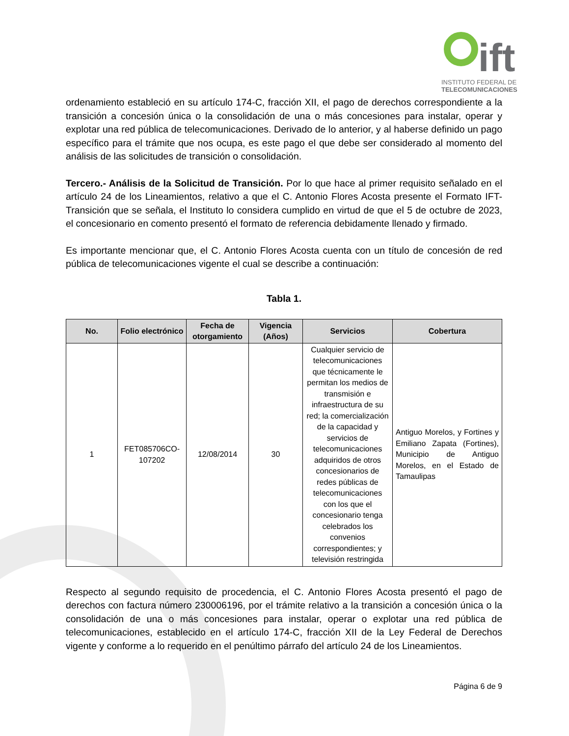ift
INSTITUTO FEDERAL DE
TELECOMUNICACIONES
ordenamiento estableció en su artículo 174-C, fracción XII, el pago de derechos correspondiente a la transición a concesión única o la consolidación de una o más concesiones para instalar, operar y explotar una red pública de telecomunicaciones. Derivado de lo anterior, y al haberse definido un pago específico para el trámite que nos ocupa, es este pago el que debe ser considerado al momento del análisis de las solicitudes de transición o consolidación.
Tercero.- Análisis de la Solicitud de Transición. Por lo que hace al primer requisito señalado en el artículo 24 de los Lineamientos, relativo a que el C. Antonio Flores Acosta presente el Formato IFT-Transición que se señala, el Instituto lo considera cumplido en virtud de que el 5 de octubre de 2023, el concesionario en comento presentó el formato de referencia debidamente llenado y firmado.
Es importante mencionar que, el C. Antonio Flores Acosta cuenta con un título de concesión de red pública de telecomunicaciones vigente el cual se describe a continuación:
Tabla 1.
| No. | Folio electrónico | Fecha de otorgamiento | Vigencia (Años) | Servicios | Cobertura |
| --- | --- | --- | --- | --- | --- |
| 1 | FET085706CO-107202 | 12/08/2014 | 30 | Cualquier servicio de telecomunicaciones que técnicamente le permitan los medios de transmisión e infraestructura de su red; la comercialización de la capacidad y servicios de telecomunicaciones adquiridos de otros concesionarios de redes públicas de telecomunicaciones con los que el concesionario tenga celebrados los convenios correspondientes; y televisión restringida | Antiguo Morelos, y Fortines y Emiliano Zapata (Fortines), Municipio de Antiguo Morelos, en el Estado de Tamaulipas |
Respecto al segundo requisito de procedencia, el C. Antonio Flores Acosta presentó el pago de derechos con factura número 230006196, por el trámite relativo a la transición a concesión única o la consolidación de una o más concesiones para instalar, operar o explotar una red pública de telecomunicaciones, establecido en el artículo 174-C, fracción XII de la Ley Federal de Derechos vigente y conforme a lo requerido en el penúltimo párrafo del artículo 24 de los Lineamientos.
Página 6 de 9